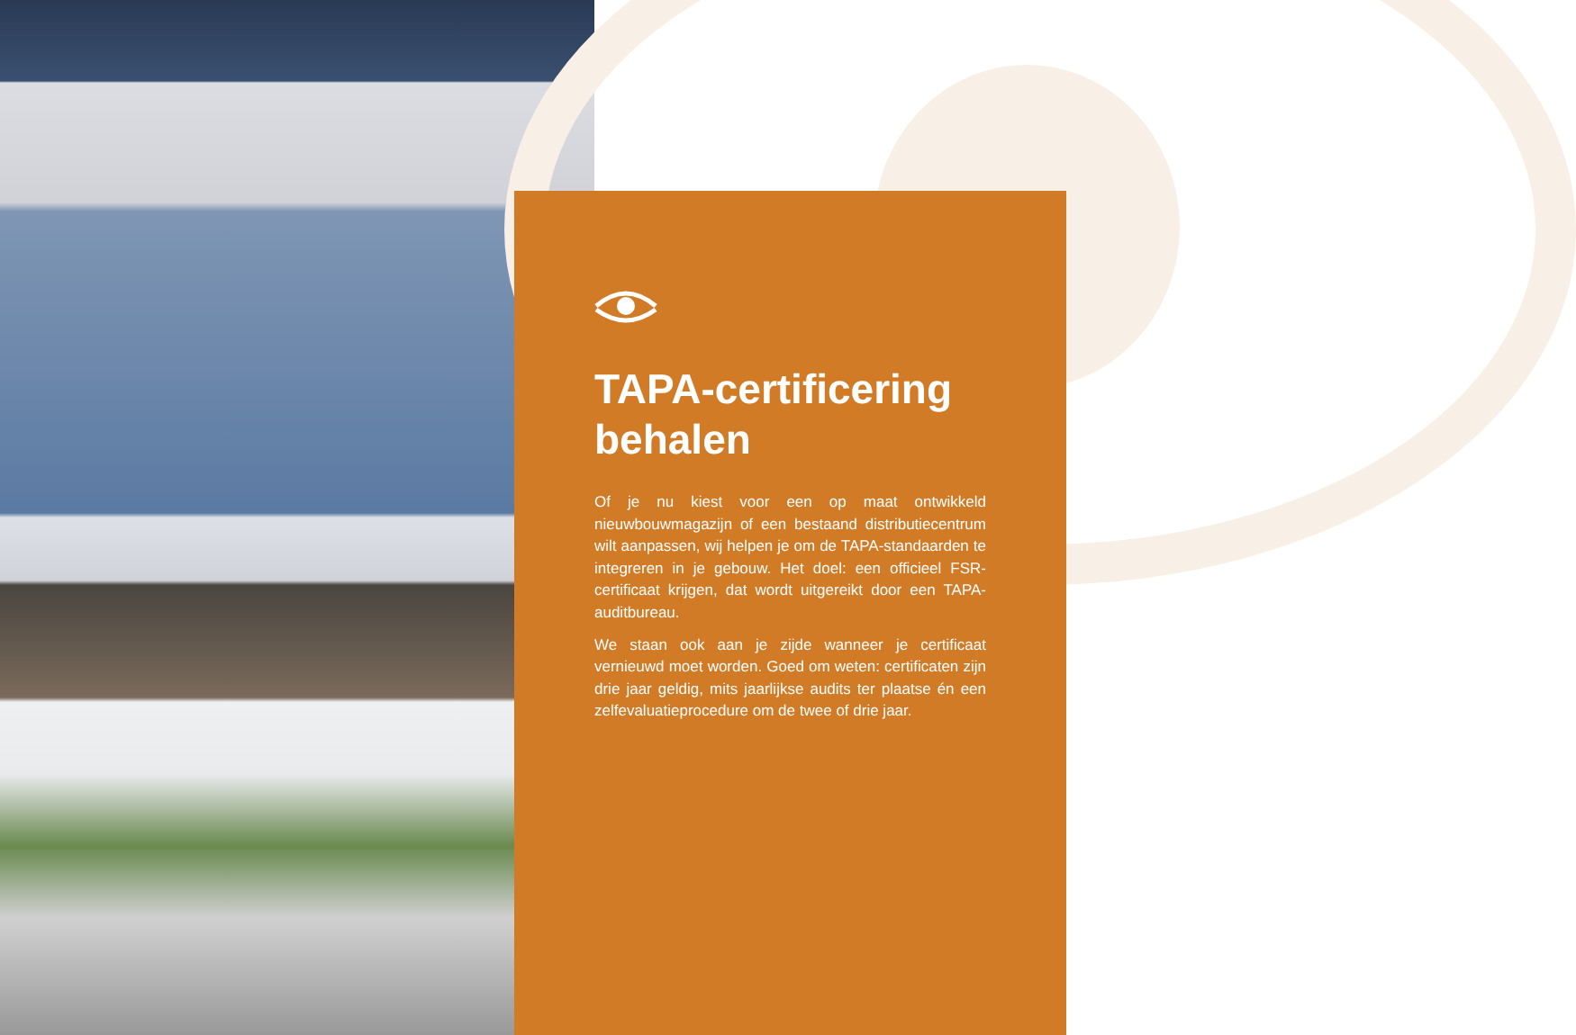TAPA-certificering behalen
Of je nu kiest voor een op maat ontwikkeld nieuwbouwmagazijn of een bestaand distributiecentrum wilt aanpassen, wij helpen je om de TAPA-standaarden te integreren in je gebouw. Het doel: een officieel FSR-certificaat krijgen, dat wordt uitgereikt door een TAPA-auditbureau.
We staan ook aan je zijde wanneer je certificaat vernieuwd moet worden. Goed om weten: certificaten zijn drie jaar geldig, mits jaarlijkse audits ter plaatse én een zelfevaluatieprocedure om de twee of drie jaar.